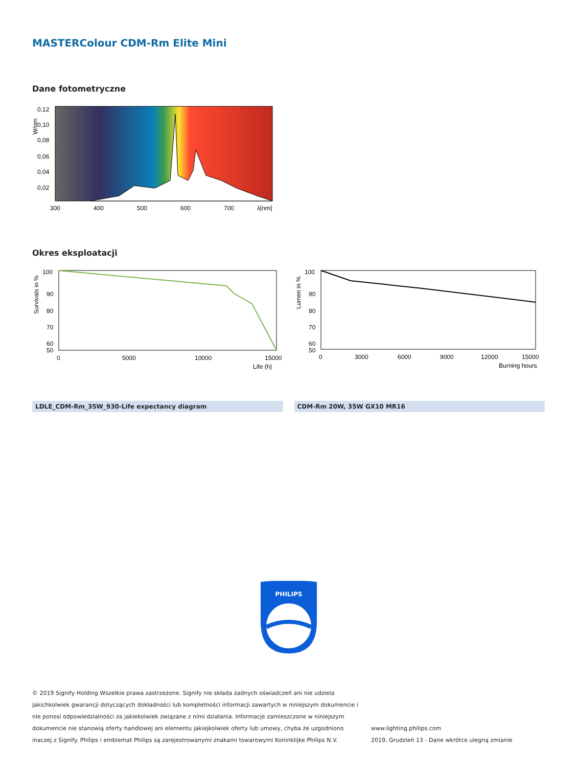MASTERColour CDM-Rm Elite Mini
Dane fotometryczne
0,12
0,10
0,08
0,06
0,04
0,02
300
400
500
600
700
λ[nm]
W/nm
Okres eksploatacji
100
90
80
70
60
50
0
5000
10000
15000
Life (h)
Survivals in %
100
90
80
70
60
50
0
3000
6000
9000
12000
15000
Burning hours
Lumen in %
LDLE_CDM-Rm_35W_930-Life expectancy diagram CDM-Rm 20W, 35W GX10 MR16
PHILIPS
© 2019 Signify Holding Wszelkie prawa zastrzeżone. Signify nie składa żadnych oświadczeń ani nie udziela jakichkolwiek gwarancji dotyczących dokładności lub kompletności informacji zawartych w niniejszym dokumencie i nie ponosi odpowiedzialności za jakiekolwiek związane z nimi działania. Informacje zamieszczone w niniejszym dokumencie nie stanowią oferty handlowej ani elementu jakiejkolwiek oferty lub umowy, chyba że uzgodniono inaczej z Signify. Philips i emblemat Philips są zarejestrowanymi znakami towarowymi Koninklijke Philips N.V.
www.lighting.philips.com
2019, Grudzień 13 - Dane wkrótce ulegną zmianie